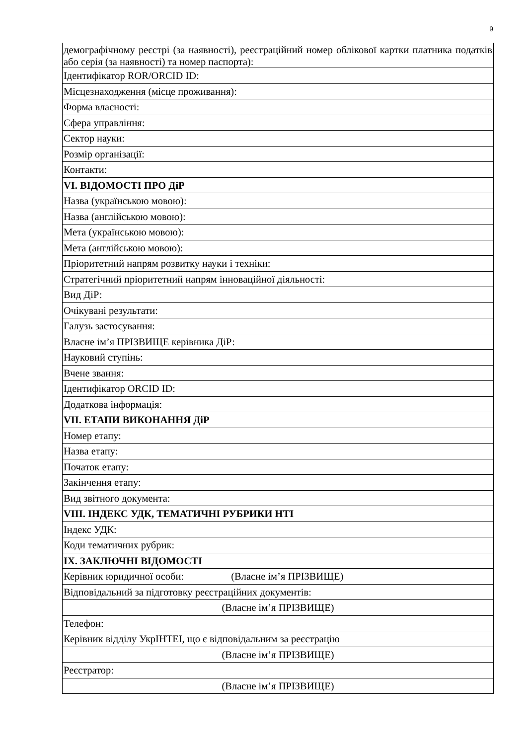9
| демографічному реєстрі (за наявності), реєстраційний номер облікової картки платника податків або серія (за наявності) та номер паспорта): |
| Ідентифікатор ROR/ORCID ID: |
| Місцезнаходження (місце проживання): |
| Форма власності: |
| Сфера управління: |
| Сектор науки: |
| Розмір організації: |
| Контакти: |
| VI. ВІДОМОСТІ ПРО ДіР |
| Назва (українською мовою): |
| Назва (англійською мовою): |
| Мета (українською мовою): |
| Мета (англійською мовою): |
| Пріоритетний напрям розвитку науки і техніки: |
| Стратегічний пріоритетний напрям інноваційної діяльності: |
| Вид ДіР: |
| Очікувані результати: |
| Галузь застосування: |
| Власне ім’я ПРІЗВИЩЕ керівника ДіР: |
| Науковий ступінь: |
| Вчене звання: |
| Ідентифікатор ORCID ID: |
| Додаткова інформація: |
| VII. ЕТАПИ ВИКОНАННЯ ДіР |
| Номер етапу: |
| Назва етапу: |
| Початок етапу: |
| Закінчення етапу: |
| Вид звітного документа: |
| VIII. ІНДЕКС УДК, ТЕМАТИЧНІ РУБРИКИ НТІ |
| Індекс УДК: |
| Коди тематичних рубрик: |
| IX. ЗАКЛЮЧНІ ВІДОМОСТІ |
| Керівник юридичної особи: (Власне ім’я ПРІЗВИЩЕ) |
| Відповідальний за підготовку реєстраційних документів: |
| (Власне ім’я ПРІЗВИЩЕ) |
| Телефон: |
| Керівник відділу УкрІНТЕІ, що є відповідальним за реєстрацію |
| (Власне ім’я ПРІЗВИЩЕ) |
| Реєстратор: |
| (Власне ім’я ПРІЗВИЩЕ) |